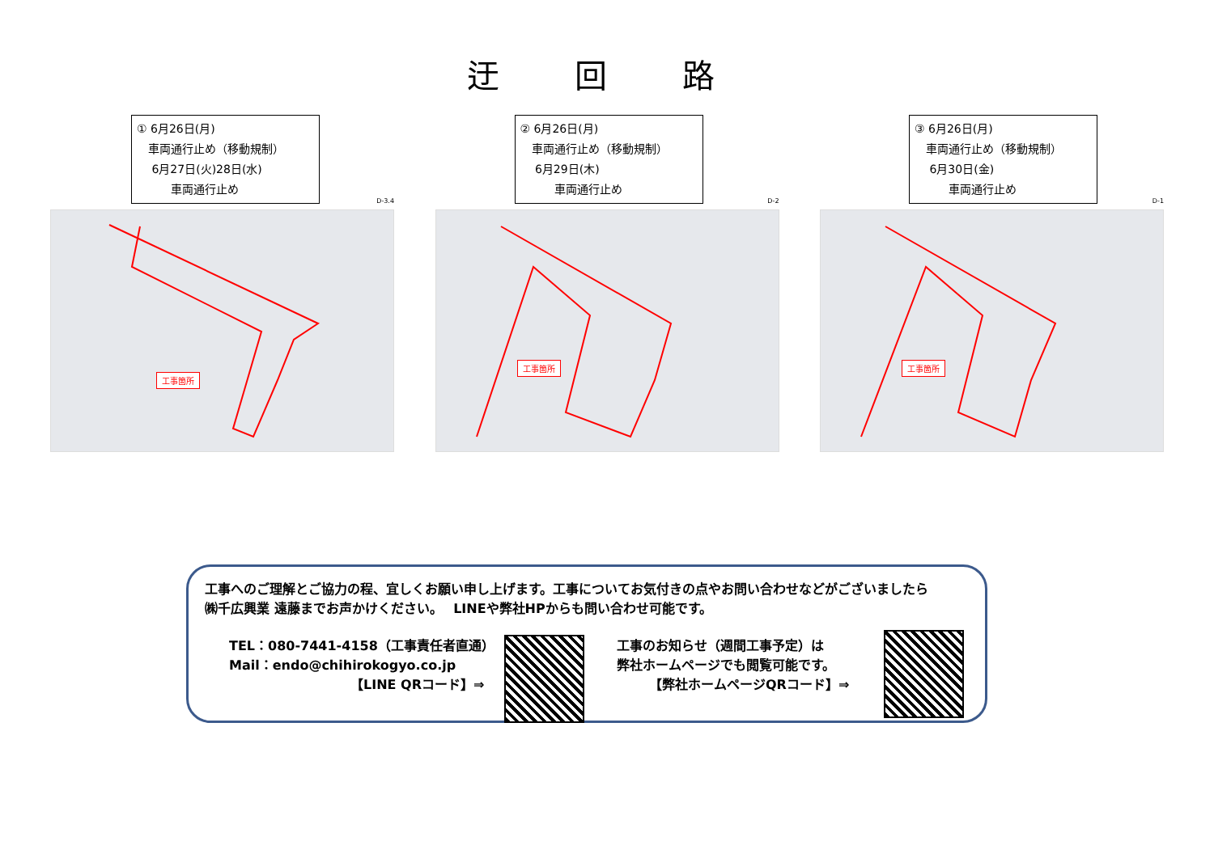迂 回 路
① 6月26日(月)
　車両通行止め（移動規制）
　 6月27日(火)28日(水)
　　　車両通行止め
D-3.4
工事箇所
② 6月26日(月)
　車両通行止め（移動規制）
　 6月29日(木)
　　　車両通行止め
D-2
工事箇所
③ 6月26日(月)
　車両通行止め（移動規制）
　 6月30日(金)
　　　車両通行止め
D-1
工事箇所
工事へのご理解とご協力の程、宜しくお願い申し上げます。工事についてお気付きの点やお問い合わせなどがございましたら
㈱千広興業 遠藤までお声かけください。　 LINEや弊社HPからも問い合わせ可能です。
TEL：080-7441-4158（工事責任者直通）
Mail：endo@chihirokogyo.co.jp
【LINE QRコード】⇒
工事のお知らせ（週間工事予定）は
弊社ホームページでも閲覧可能です。
【弊社ホームページQRコード】⇒